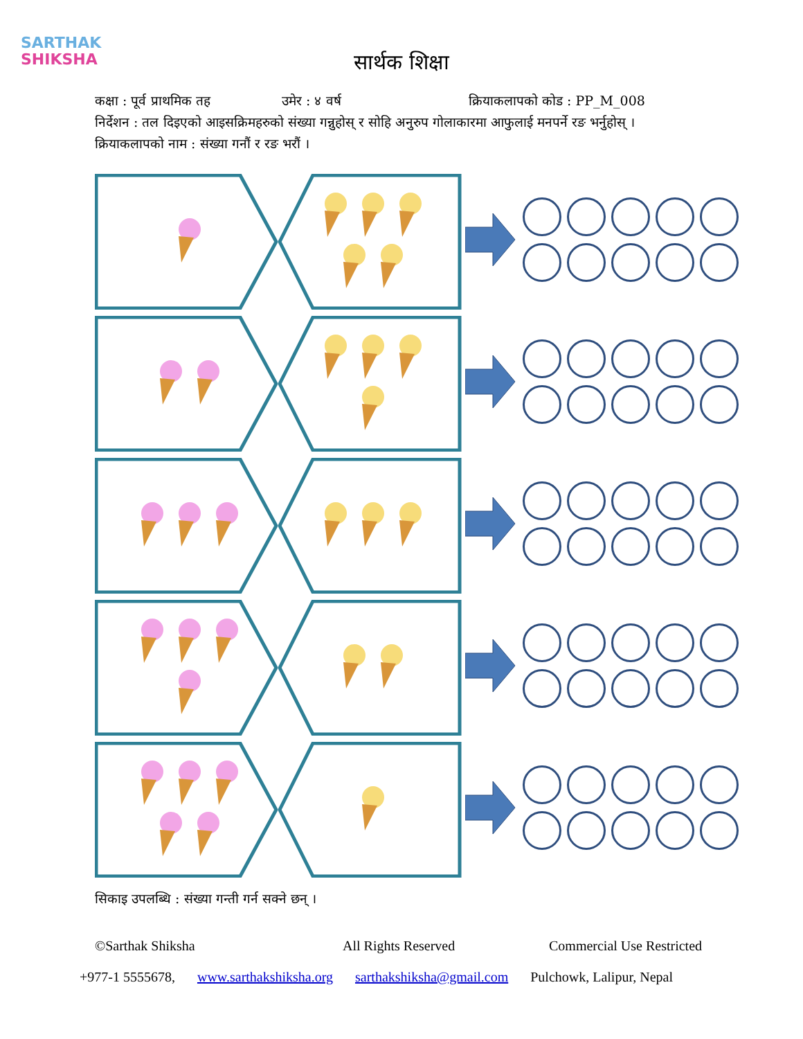SARTHAK
SHIKSHA
सार्थक शिक्षा
कक्षा : पूर्व प्राथमिक तह उमेर : ४ वर्ष क्रियाकलापको कोड : PP_M_008
निर्देशन : तल दिइएको आइसक्रिमहरुको संख्या गन्नुहोस् र सोहि अनुरुप गोलाकारमा आफुलाई मनपर्ने रङ भर्नुहोस् ।
क्रियाकलापको नाम : संख्या गनौं र रङ भरौं ।
सिकाइ उपलब्धि : संख्या गन्ती गर्न सक्ने छन् ।
©Sarthak Shiksha All Rights Reserved Commercial Use Restricted
+977-1 5555678, www.sarthakshiksha.org sarthakshiksha@gmail.com Pulchowk, Lalipur, Nepal